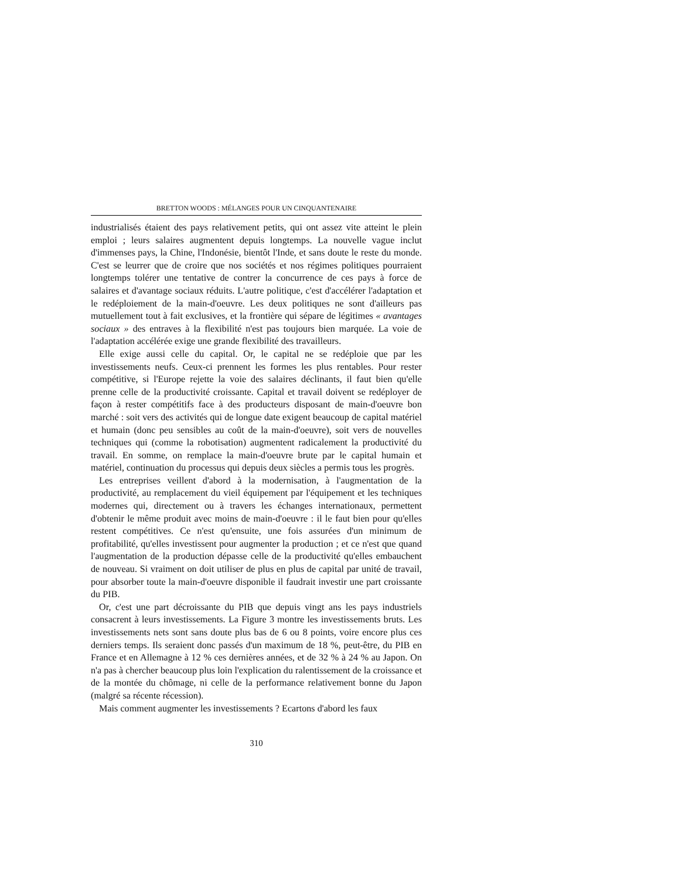BRETTON WOODS : MÉLANGES POUR UN CINQUANTENAIRE
industrialisés étaient des pays relativement petits, qui ont assez vite atteint le plein emploi ; leurs salaires augmentent depuis longtemps. La nouvelle vague inclut d'immenses pays, la Chine, l'Indonésie, bientôt l'Inde, et sans doute le reste du monde. C'est se leurrer que de croire que nos sociétés et nos régimes politiques pourraient longtemps tolérer une tentative de contrer la concurrence de ces pays à force de salaires et d'avantage sociaux réduits. L'autre politique, c'est d'accélérer l'adaptation et le redéploiement de la main-d'oeuvre. Les deux politiques ne sont d'ailleurs pas mutuellement tout à fait exclusives, et la frontière qui sépare de légitimes « avantages sociaux » des entraves à la flexibilité n'est pas toujours bien marquée. La voie de l'adaptation accélérée exige une grande flexibilité des travailleurs.
Elle exige aussi celle du capital. Or, le capital ne se redéploie que par les investissements neufs. Ceux-ci prennent les formes les plus rentables. Pour rester compétitive, si l'Europe rejette la voie des salaires déclinants, il faut bien qu'elle prenne celle de la productivité croissante. Capital et travail doivent se redéployer de façon à rester compétitifs face à des producteurs disposant de main-d'oeuvre bon marché : soit vers des activités qui de longue date exigent beaucoup de capital matériel et humain (donc peu sensibles au coût de la main-d'oeuvre), soit vers de nouvelles techniques qui (comme la robotisation) augmentent radicalement la productivité du travail. En somme, on remplace la main-d'oeuvre brute par le capital humain et matériel, continuation du processus qui depuis deux siècles a permis tous les progrès.
Les entreprises veillent d'abord à la modernisation, à l'augmentation de la productivité, au remplacement du vieil équipement par l'équipement et les techniques modernes qui, directement ou à travers les échanges internationaux, permettent d'obtenir le même produit avec moins de main-d'oeuvre : il le faut bien pour qu'elles restent compétitives. Ce n'est qu'ensuite, une fois assurées d'un minimum de profitabilité, qu'elles investissent pour augmenter la production ; et ce n'est que quand l'augmentation de la production dépasse celle de la productivité qu'elles embauchent de nouveau. Si vraiment on doit utiliser de plus en plus de capital par unité de travail, pour absorber toute la main-d'oeuvre disponible il faudrait investir une part croissante du PIB.
Or, c'est une part décroissante du PIB que depuis vingt ans les pays industriels consacrent à leurs investissements. La Figure 3 montre les investissements bruts. Les investissements nets sont sans doute plus bas de 6 ou 8 points, voire encore plus ces derniers temps. Ils seraient donc passés d'un maximum de 18 %, peut-être, du PIB en France et en Allemagne à 12 % ces dernières années, et de 32 % à 24 % au Japon. On n'a pas à chercher beaucoup plus loin l'explication du ralentissement de la croissance et de la montée du chômage, ni celle de la performance relativement bonne du Japon (malgré sa récente récession).
Mais comment augmenter les investissements ? Ecartons d'abord les faux
310